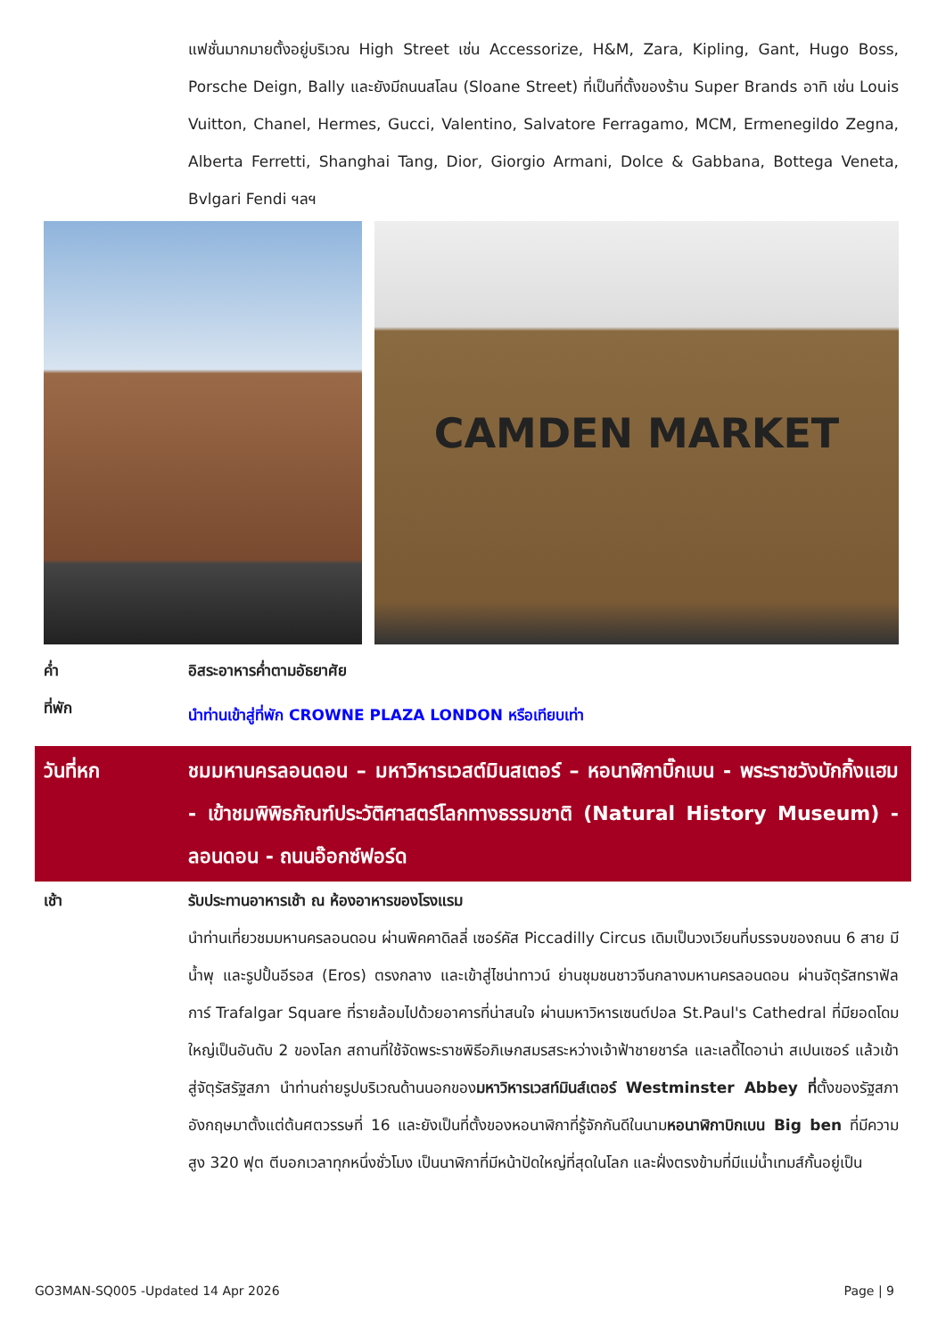แฟชั่นมากมายตั้งอยู่บริเวณ High Street เช่น Accessorize, H&M, Zara, Kipling, Gant, Hugo Boss, Porsche Deign, Bally และยังมีถนนสโลน (Sloane Street) ที่เป็นที่ตั้งของร้าน Super Brands อาทิ เช่น Louis Vuitton, Chanel, Hermes, Gucci, Valentino, Salvatore Ferragamo, MCM, Ermenegildo Zegna, Alberta Ferretti, Shanghai Tang, Dior, Giorgio Armani, Dolce & Gabbana, Bottega Veneta, Bvlgari Fendi ฯลฯ
CAMDEN MARKET
ค่ำ อิสระอาหารค่ำตามอัธยาศัย
ที่พัก
นำท่านเข้าสู่ที่พัก CROWNE PLAZA LONDON หรือเทียบเท่า
วันที่หก ชมมหานครลอนดอน – มหาวิหารเวสต์มินสเตอร์ – หอนาฬิกาบิ๊กเบน - พระราชวังบักกิ้งแฮม - เข้าชมพิพิธภัณฑ์ประวัติศาสตร์โลกทางธรรมชาติ (Natural History Museum) - ลอนดอน - ถนนอ๊อกซ์ฟอร์ด
เช้า รับประทานอาหารเช้า ณ ห้องอาหารของโรงแรม
นำท่านเที่ยวชมมหานครลอนดอน ผ่านพิคคาดิลลี่ เซอร์คัส Piccadilly Circus เดิมเป็นวงเวียนที่บรรจบของถนน 6 สาย มีน้ำพุ และรูปปั้นอีรอส (Eros) ตรงกลาง และเข้าสู่ไชน่าทาวน์ ย่านชุมชนชาวจีนกลางมหานครลอนดอน ผ่านจัตุรัสทราฟัลการ์ Trafalgar Square ที่รายล้อมไปด้วยอาคารที่น่าสนใจ ผ่านมหาวิหารเซนต์ปอล St.Paul's Cathedral ที่มียอดโดมใหญ่เป็นอันดับ 2 ของโลก สถานที่ใช้จัดพระราชพิธีอภิเษกสมรสระหว่างเจ้าฟ้าชายชาร์ล และเลดี้ไดอาน่า สเปนเซอร์ แล้วเข้าสู่จัตุรัสรัฐสภา นำท่านถ่ายรูปบริเวณด้านนอกของมหาวิหารเวสท์มินส์เตอร์ Westminster Abbey ที่ตั้งของรัฐสภาอังกฤษมาตั้งแต่ต้นศตวรรษที่ 16 และยังเป็นที่ตั้งของหอนาฬิกาที่รู้จักกันดีในนามหอนาฬิกาบิกเบน Big ben ที่มีความสูง 320 ฟุต ตีบอกเวลาทุกหนึ่งชั่วโมง เป็นนาฬิกาที่มีหน้าปัดใหญ่ที่สุดในโลก และฝั่งตรงข้ามที่มีแม่น้ำเทมส์กั้นอยู่เป็น
GO3MAN-SQ005 -Updated 14 Apr 2026 Page | 9